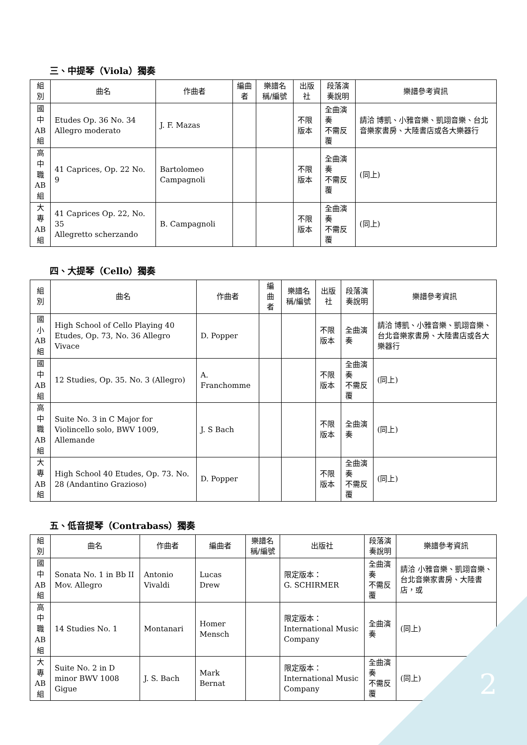三、中提琴（Viola）獨奏
| 組別 | 曲名 | 作曲者 | 編曲者 | 樂譜名稱/編號 | 出版社 | 段落演奏說明 | 樂譜參考資訊 |
| --- | --- | --- | --- | --- | --- | --- | --- |
| 國 中 AB 組 | Etudes Op. 36 No. 34 Allegro moderato | J. F. Mazas | | | 不限版本 | 全曲演奏 不需反覆 | 請洽 博凱、小雅音樂、凱翊音樂、台北音樂家書房、大陸書店或各大樂器行 |
| 高 中 職 AB 組 | 41 Caprices, Op. 22 No. 9 | Bartolomeo Campagnoli | | | 不限版本 | 全曲演奏 不需反覆 | (同上) |
| 大 專 AB 組 | 41 Caprices Op. 22, No. 35 Allegretto scherzando | B. Campagnoli | | | 不限版本 | 全曲演奏 不需反覆 | (同上) |
四、大提琴（Cello）獨奏
| 組別 | 曲名 | 作曲者 | 編曲者 | 樂譜名稱/編號 | 出版社 | 段落演奏說明 | 樂譜參考資訊 |
| --- | --- | --- | --- | --- | --- | --- | --- |
| 國 小 AB 組 | High School of Cello Playing 40 Etudes, Op. 73, No. 36 Allegro Vivace | D. Popper | | | 不限版本 | 全曲演奏 | 請洽 博凱、小雅音樂、凱翊音樂、台北音樂家書房、大陸書店或各大樂器行 |
| 國 中 AB 組 | 12 Studies, Op. 35. No. 3 (Allegro) | A. Franchomme | | | 不限版本 | 全曲演奏 不需反覆 | (同上) |
| 高 中 職 AB 組 | Suite No. 3 in C Major for Violincello solo, BWV 1009, Allemande | J. S Bach | | | 不限版本 | 全曲演奏 | (同上) |
| 大 專 AB 組 | High School 40 Etudes, Op. 73. No. 28 (Andantino Grazioso) | D. Popper | | | 不限版本 | 全曲演奏 不需反覆 | (同上) |
五、低音提琴（Contrabass）獨奏
| 組別 | 曲名 | 作曲者 | 編曲者 | 樂譜名稱/編號 | 出版社 | 段落演奏說明 | 樂譜參考資訊 |
| --- | --- | --- | --- | --- | --- | --- | --- |
| 國 中 AB 組 | Sonata No. 1 in Bb II Mov. Allegro | Antonio Vivaldi | Lucas Drew | | 限定版本： G. SCHIRMER | 全曲演奏 不需反覆 | 請洽 小雅音樂、凱翊音樂、台北音樂家書房、大陸書店，或 |
| 高 中 職 AB 組 | 14 Studies No. 1 | Montanari | Homer Mensch | | 限定版本： International Music Company | 全曲演奏 | (同上) |
| 大 專 AB 組 | Suite No. 2 in D minor BWV 1008 Gigue | J. S. Bach | Mark Bernat | | 限定版本： International Music Company | 全曲演奏 不需反覆 | (同上) |
2